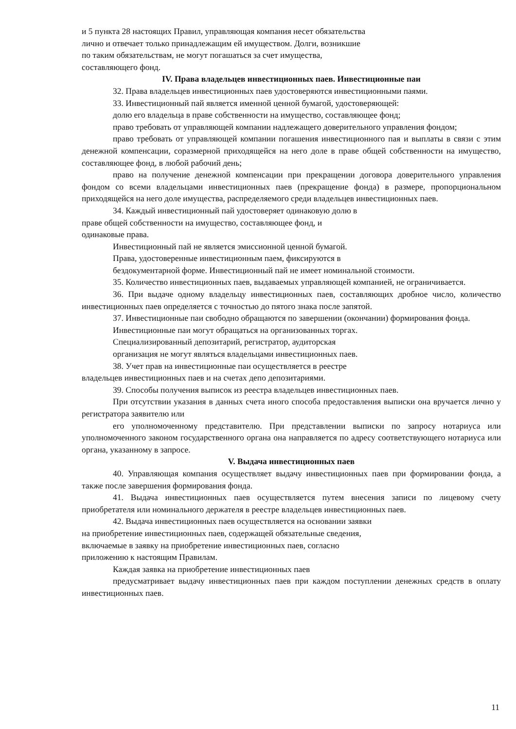и 5 пункта 28 настоящих Правил, управляющая компания несет обязательства
лично и отвечает только принадлежащим ей имуществом. Долги, возникшие
по таким обязательствам, не могут погашаться за счет имущества,
составляющего фонд.
IV. Права владельцев инвестиционных паев. Инвестиционные паи
32. Права владельцев инвестиционных паев удостоверяются инвестиционными паями.
33. Инвестиционный пай является именной ценной бумагой, удостоверяющей:
долю его владельца в праве собственности на имущество, составляющее фонд;
право требовать от управляющей компании надлежащего доверительного управления фондом;
право требовать от управляющей компании погашения инвестиционного пая и выплаты в связи с этим денежной компенсации, соразмерной приходящейся на него доле в праве общей собственности на имущество, составляющее фонд, в любой рабочий день;
право на получение денежной компенсации при прекращении договора доверительного управления фондом со всеми владельцами инвестиционных паев (прекращение фонда) в размере, пропорциональном приходящейся на него доле имущества, распределяемого среди владельцев инвестиционных паев.
34. Каждый инвестиционный пай удостоверяет одинаковую долю в
праве общей собственности на имущество, составляющее фонд, и
одинаковые права.
Инвестиционный пай не является эмиссионной ценной бумагой.
Права, удостоверенные инвестиционным паем, фиксируются в
бездокументарной форме. Инвестиционный пай не имеет номинальной стоимости.
35. Количество инвестиционных паев, выдаваемых управляющей компанией, не ограничивается.
36. При выдаче одному владельцу инвестиционных паев, составляющих дробное число, количество инвестиционных паев определяется с точностью до пятого знака после запятой.
37. Инвестиционные паи свободно обращаются по завершении (окончании) формирования фонда.
Инвестиционные паи могут обращаться на организованных торгах.
Специализированный депозитарий, регистратор, аудиторская
организация не могут являться владельцами инвестиционных паев.
38. Учет прав на инвестиционные паи осуществляется в реестре
владельцев инвестиционных паев и на счетах депо депозитариями.
39. Способы получения выписок из реестра владельцев инвестиционных паев.
При отсутствии указания в данных счета иного способа предоставления выписки она вручается лично у регистратора заявителю или
его уполномоченному представителю. При представлении выписки по запросу нотариуса или уполномоченного законом государственного органа она направляется по адресу соответствующего нотариуса или органа, указанному в запросе.
V. Выдача инвестиционных паев
40. Управляющая компания осуществляет выдачу инвестиционных паев при формировании фонда, а также после завершения формирования фонда.
41. Выдача инвестиционных паев осуществляется путем внесения записи по лицевому счету приобретателя или номинального держателя в реестре владельцев инвестиционных паев.
42. Выдача инвестиционных паев осуществляется на основании заявки
на приобретение инвестиционных паев, содержащей обязательные сведения,
включаемые в заявку на приобретение инвестиционных паев, согласно
приложению к настоящим Правилам.
Каждая заявка на приобретение инвестиционных паев
предусматривает выдачу инвестиционных паев при каждом поступлении денежных средств в оплату инвестиционных паев.
11